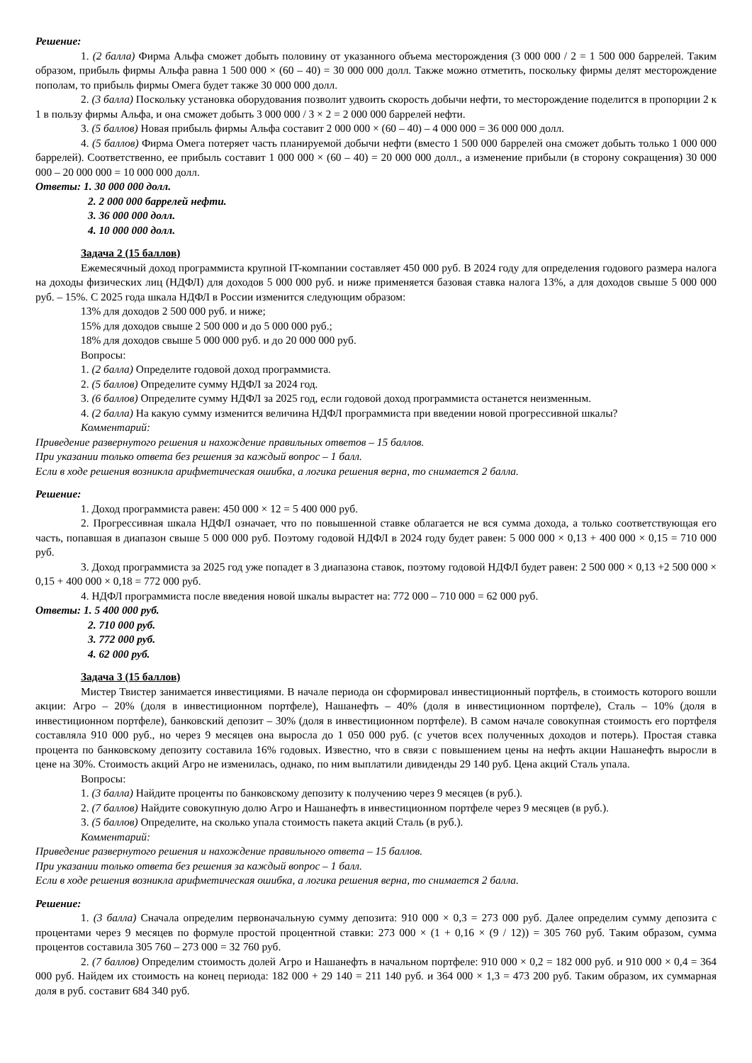Решение:
1. (2 балла) Фирма Альфа сможет добыть половину от указанного объема месторождения (3 000 000 / 2 = 1 500 000 баррелей. Таким образом, прибыль фирмы Альфа равна 1 500 000 × (60 – 40) = 30 000 000 долл. Также можно отметить, поскольку фирмы делят месторождение пополам, то прибыль фирмы Омега будет также 30 000 000 долл.
2. (3 балла) Поскольку установка оборудования позволит удвоить скорость добычи нефти, то месторождение поделится в пропорции 2 к 1 в пользу фирмы Альфа, и она сможет добыть 3 000 000 / 3 × 2 = 2 000 000 баррелей нефти.
3. (5 баллов) Новая прибыль фирмы Альфа составит 2 000 000 × (60 – 40) – 4 000 000 = 36 000 000 долл.
4. (5 баллов) Фирма Омега потеряет часть планируемой добычи нефти (вместо 1 500 000 баррелей она сможет добыть только 1 000 000 баррелей). Соответственно, ее прибыль составит 1 000 000 × (60 – 40) = 20 000 000 долл., а изменение прибыли (в сторону сокращения) 30 000 000 – 20 000 000 = 10 000 000 долл.
Ответы: 1. 30 000 000 долл.
2. 2 000 000 баррелей нефти.
3. 36 000 000 долл.
4. 10 000 000 долл.
Задача 2 (15 баллов)
Ежемесячный доход программиста крупной IT-компании составляет 450 000 руб. В 2024 году для определения годового размера налога на доходы физических лиц (НДФЛ) для доходов 5 000 000 руб. и ниже применяется базовая ставка налога 13%, а для доходов свыше 5 000 000 руб. – 15%. С 2025 года шкала НДФЛ в России изменится следующим образом:
13% для доходов 2 500 000 руб. и ниже;
15% для доходов свыше 2 500 000 и до 5 000 000 руб.;
18% для доходов свыше 5 000 000 руб. и до 20 000 000 руб.
Вопросы:
1. (2 балла) Определите годовой доход программиста.
2. (5 баллов) Определите сумму НДФЛ за 2024 год.
3. (6 баллов) Определите сумму НДФЛ за 2025 год, если годовой доход программиста останется неизменным.
4. (2 балла) На какую сумму изменится величина НДФЛ программиста при введении новой прогрессивной шкалы?
Комментарий:
Приведение развернутого решения и нахождение правильных ответов – 15 баллов.
При указании только ответа без решения за каждый вопрос – 1 балл.
Если в ходе решения возникла арифметическая ошибка, а логика решения верна, то снимается 2 балла.
Решение:
1. Доход программиста равен: 450 000 × 12 = 5 400 000 руб.
2. Прогрессивная шкала НДФЛ означает, что по повышенной ставке облагается не вся сумма дохода, а только соответствующая его часть, попавшая в диапазон свыше 5 000 000 руб. Поэтому годовой НДФЛ в 2024 году будет равен: 5 000 000 × 0,13 + 400 000 × 0,15 = 710 000 руб.
3. Доход программиста за 2025 год уже попадет в 3 диапазона ставок, поэтому годовой НДФЛ будет равен: 2 500 000 × 0,13 +2 500 000 × 0,15 + 400 000 × 0,18 = 772 000 руб.
4. НДФЛ программиста после введения новой шкалы вырастет на: 772 000 – 710 000 = 62 000 руб.
Ответы: 1. 5 400 000 руб.
2. 710 000 руб.
3. 772 000 руб.
4. 62 000 руб.
Задача 3 (15 баллов)
Мистер Твистер занимается инвестициями. В начале периода он сформировал инвестиционный портфель, в стоимость которого вошли акции: Агро – 20% (доля в инвестиционном портфеле), Нашанефть – 40% (доля в инвестиционном портфеле), Сталь – 10% (доля в инвестиционном портфеле), банковский депозит – 30% (доля в инвестиционном портфеле). В самом начале совокупная стоимость его портфеля составляла 910 000 руб., но через 9 месяцев она выросла до 1 050 000 руб. (с учетов всех полученных доходов и потерь). Простая ставка процента по банковскому депозиту составила 16% годовых. Известно, что в связи с повышением цены на нефть акции Нашанефть выросли в цене на 30%. Стоимость акций Агро не изменилась, однако, по ним выплатили дивиденды 29 140 руб. Цена акций Сталь упала.
Вопросы:
1. (3 балла) Найдите проценты по банковскому депозиту к получению через 9 месяцев (в руб.).
2. (7 баллов) Найдите совокупную долю Агро и Нашанефть в инвестиционном портфеле через 9 месяцев (в руб.).
3. (5 баллов) Определите, на сколько упала стоимость пакета акций Сталь (в руб.).
Комментарий:
Приведение развернутого решения и нахождение правильного ответа – 15 баллов.
При указании только ответа без решения за каждый вопрос – 1 балл.
Если в ходе решения возникла арифметическая ошибка, а логика решения верна, то снимается 2 балла.
Решение:
1. (3 балла) Сначала определим первоначальную сумму депозита: 910 000 × 0,3 = 273 000 руб. Далее определим сумму депозита с процентами через 9 месяцев по формуле простой процентной ставки: 273 000 × (1 + 0,16 × (9 / 12)) = 305 760 руб. Таким образом, сумма процентов составила 305 760 – 273 000 = 32 760 руб.
2. (7 баллов) Определим стоимость долей Агро и Нашанефть в начальном портфеле: 910 000 × 0,2 = 182 000 руб. и 910 000 × 0,4 = 364 000 руб. Найдем их стоимость на конец периода: 182 000 + 29 140 = 211 140 руб. и 364 000 × 1,3 = 473 200 руб. Таким образом, их суммарная доля в руб. составит 684 340 руб.